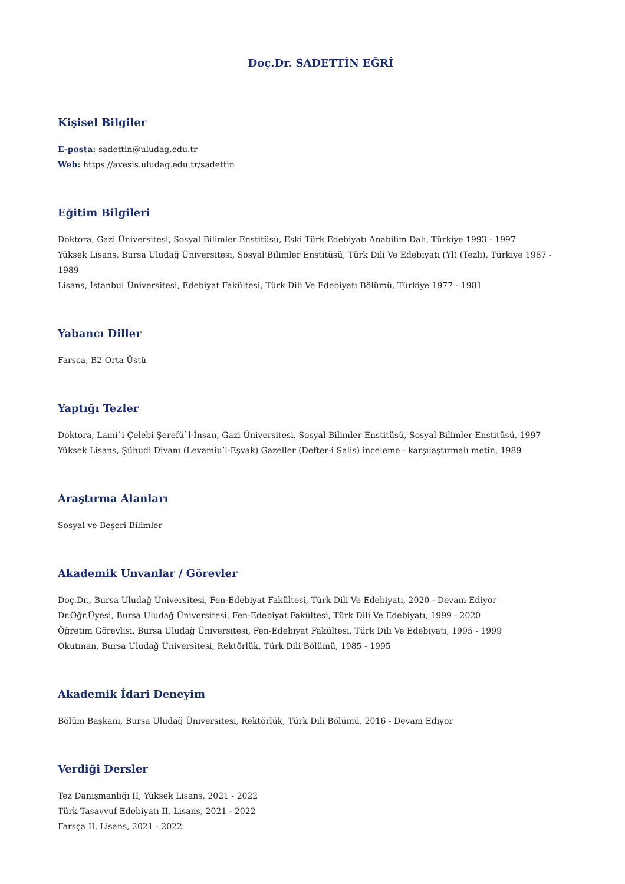Doç.Dr. SADETTİN EĞRİ
Kişisel Bilgiler
E-posta: sadettin@uludag.edu.tr
Web: https://avesis.uludag.edu.tr/sadettin
Eğitim Bilgileri
Doktora, Gazi Üniversitesi, Sosyal Bilimler Enstitüsü, Eski Türk Edebiyatı Anabilim Dalı, Türkiye 1993 - 1997
Yüksek Lisans, Bursa Uludağ Üniversitesi, Sosyal Bilimler Enstitüsü, Türk Dili Ve Edebiyatı (Yl) (Tezli), Türkiye 1987 - 1989
Lisans, İstanbul Üniversitesi, Edebiyat Fakültesi, Türk Dili Ve Edebiyatı Bölümü, Türkiye 1977 - 1981
Yabancı Diller
Farsca, B2 Orta Üstü
Yaptığı Tezler
Doktora, Lami`i Çelebi Şerefü`l-İnsan, Gazi Üniversitesi, Sosyal Bilimler Enstitüsü, Sosyal Bilimler Enstitüsü, 1997
Yüksek Lisans, Şühudi Divanı (Levamiu’l-Eşvak) Gazeller (Defter-i Salis) inceleme - karşılaştırmalı metin, 1989
Araştırma Alanları
Sosyal ve Beşeri Bilimler
Akademik Unvanlar / Görevler
Doç.Dr., Bursa Uludağ Üniversitesi, Fen-Edebiyat Fakültesi, Türk Dili Ve Edebiyatı, 2020 - Devam Ediyor
Dr.Öğr.Üyesi, Bursa Uludağ Üniversitesi, Fen-Edebiyat Fakültesi, Türk Dili Ve Edebiyatı, 1999 - 2020
Öğretim Görevlisi, Bursa Uludağ Üniversitesi, Fen-Edebiyat Fakültesi, Türk Dili Ve Edebiyatı, 1995 - 1999
Okutman, Bursa Uludağ Üniversitesi, Rektörlük, Türk Dili Bölümü, 1985 - 1995
Akademik İdari Deneyim
Bölüm Başkanı, Bursa Uludağ Üniversitesi, Rektörlük, Türk Dili Bölümü, 2016 - Devam Ediyor
Verdiği Dersler
Tez Danışmanlığı II, Yüksek Lisans, 2021 - 2022
Türk Tasavvuf Edebiyatı II, Lisans, 2021 - 2022
Farsça II, Lisans, 2021 - 2022